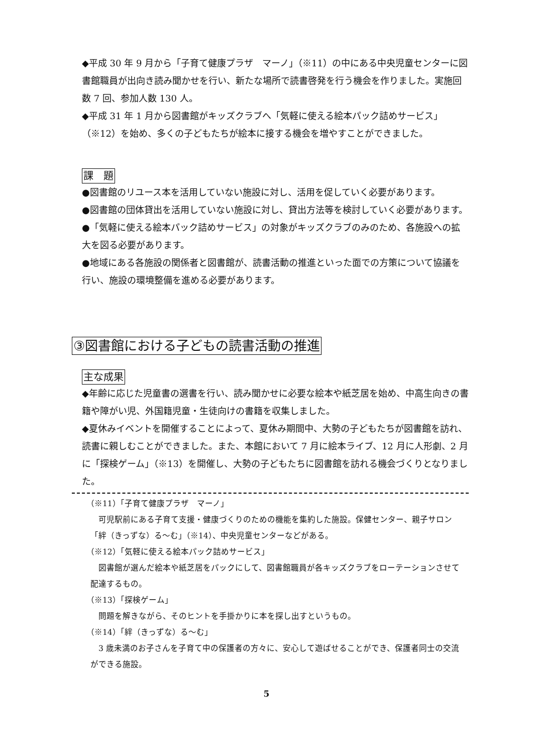◆平成 30 年 9 月から「子育て健康プラザ　マーノ」（※11）の中にある中央児童センターに図書館職員が出向き読み聞かせを行い、新たな場所で読書啓発を行う機会を作りました。実施回数 7 回、参加人数 130 人。
◆平成 31 年 1 月から図書館がキッズクラブへ「気軽に使える絵本パック詰めサービス」（※12）を始め、多くの子どもたちが絵本に接する機会を増やすことができました。
課　題
●図書館のリユース本を活用していない施設に対し、活用を促していく必要があります。
●図書館の団体貸出を活用していない施設に対し、貸出方法等を検討していく必要があります。
●「気軽に使える絵本パック詰めサービス」の対象がキッズクラブのみのため、各施設への拡大を図る必要があります。
●地域にある各施設の関係者と図書館が、読書活動の推進といった面での方策について協議を行い、施設の環境整備を進める必要があります。
③図書館における子どもの読書活動の推進
主な成果
◆年齢に応じた児童書の選書を行い、読み聞かせに必要な絵本や紙芝居を始め、中高生向きの書籍や障がい児、外国籍児童・生徒向けの書籍を収集しました。
◆夏休みイベントを開催することによって、夏休み期間中、大勢の子どもたちが図書館を訪れ、読書に親しむことができました。また、本館において 7 月に絵本ライブ、12 月に人形劇、2 月に「探検ゲーム」（※13）を開催し、大勢の子どもたちに図書館を訪れる機会づくりとなりました。
（※11）「子育て健康プラザ　マーノ」
　可児駅前にある子育て支援・健康づくりのための機能を集約した施設。保健センター、親子サロン「絆（きっずな）る〜む」（※14）、中央児童センターなどがある。
（※12）「気軽に使える絵本パック詰めサービス」
　図書館が選んだ絵本や紙芝居をパックにして、図書館職員が各キッズクラブをローテーションさせて配達するもの。
（※13）「探検ゲーム」
　問題を解きながら、そのヒントを手掛かりに本を探し出すというもの。
（※14）「絆（きっずな）る〜む」
　3 歳未満のお子さんを子育て中の保護者の方々に、安心して遊ばせることができ、保護者同士の交流ができる施設。
5